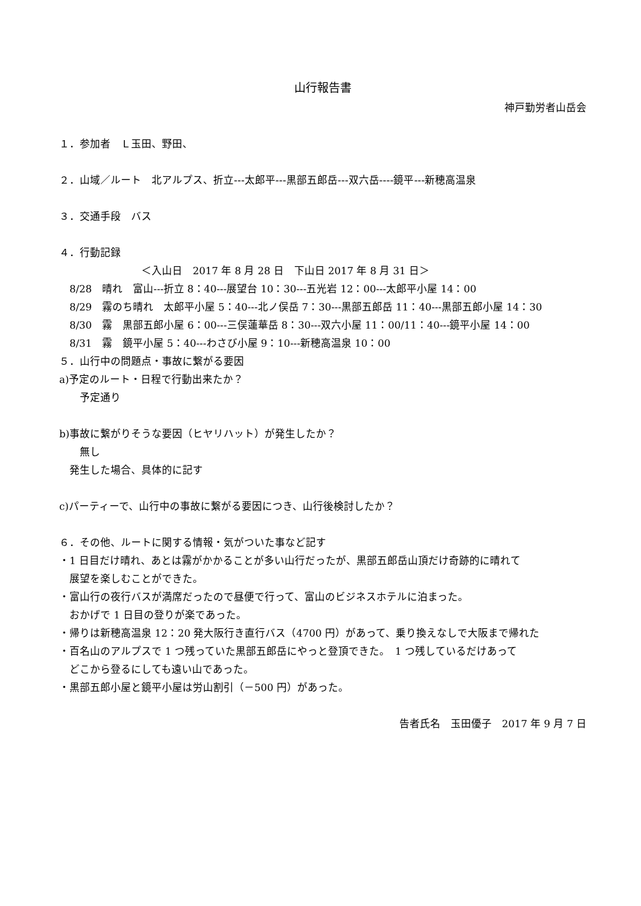山行報告書
神戸勤労者山岳会
１．参加者　Ｌ玉田、野田、
２．山域／ルート　北アルプス、折立---太郎平---黒部五郎岳---双六岳----鏡平---新穂高温泉
３．交通手段　バス
４．行動記録
　　　　　　　　＜入山日　2017 年 8 月 28 日　下山日 2017 年 8 月 31 日＞
　8/28　晴れ　富山---折立 8：40---展望台 10：30---五光岩 12：00---太郎平小屋 14：00
　8/29　霧のち晴れ　太郎平小屋 5：40---北ノ俣岳 7：30---黒部五郎岳 11：40---黒部五郎小屋 14：30
　8/30　霧　黒部五郎小屋 6：00---三俣蓮華岳 8：30---双六小屋 11：00/11：40---鏡平小屋 14：00
　8/31　霧　鏡平小屋 5：40---わさび小屋 9：10---新穂高温泉 10：00
５．山行中の問題点・事故に繋がる要因
a)予定のルート・日程で行動出来たか？
　　予定通り
b)事故に繋がりそうな要因（ヒヤリハット）が発生したか？
　　無し
　発生した場合、具体的に記す
c)パーティーで、山行中の事故に繋がる要因につき、山行後検討したか？
６．その他、ルートに関する情報・気がついた事など記す
・1 日目だけ晴れ、あとは霧がかかることが多い山行だったが、黒部五郎岳山頂だけ奇跡的に晴れて
　展望を楽しむことができた。
・富山行の夜行バスが満席だったので昼便で行って、富山のビジネスホテルに泊まった。
　おかげで 1 日目の登りが楽であった。
・帰りは新穂高温泉 12：20 発大阪行き直行バス（4700 円）があって、乗り換えなしで大阪まで帰れた
・百名山のアルプスで 1 つ残っていた黒部五郎岳にやっと登頂できた。　1 つ残しているだけあって
　どこから登るにしても遠い山であった。
・黒部五郎小屋と鏡平小屋は労山割引（－500 円）があった。
告者氏名　玉田優子　2017 年 9 月 7 日